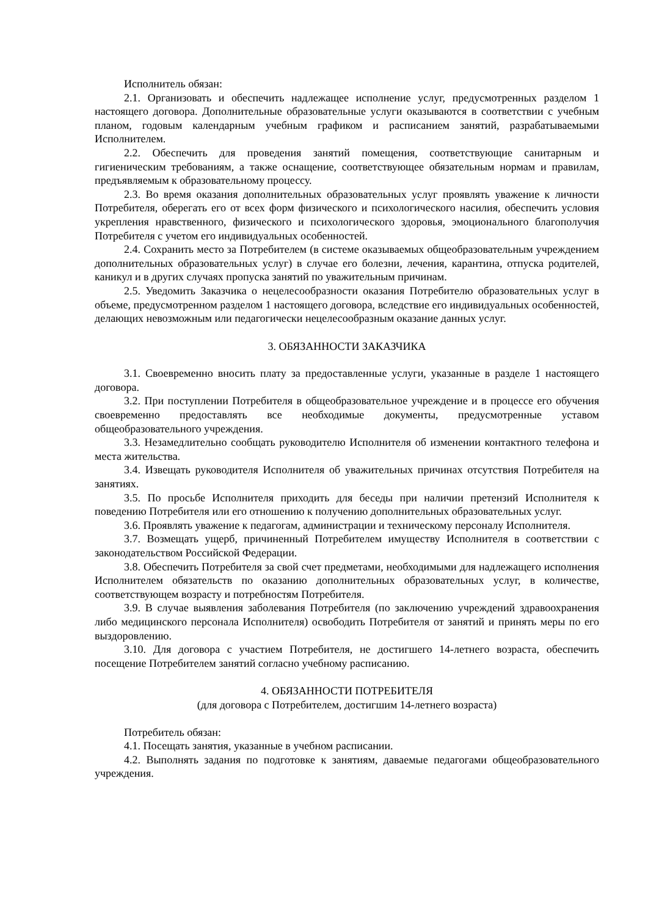Исполнитель обязан:
2.1. Организовать и обеспечить надлежащее исполнение услуг, предусмотренных разделом 1 настоящего договора. Дополнительные образовательные услуги оказываются в соответствии с учебным планом, годовым календарным учебным графиком и расписанием занятий, разрабатываемыми Исполнителем.
2.2. Обеспечить для проведения занятий помещения, соответствующие санитарным и гигиеническим требованиям, а также оснащение, соответствующее обязательным нормам и правилам, предъявляемым к образовательному процессу.
2.3. Во время оказания дополнительных образовательных услуг проявлять уважение к личности Потребителя, оберегать его от всех форм физического и психологического насилия, обеспечить условия укрепления нравственного, физического и психологического здоровья, эмоционального благополучия Потребителя с учетом его индивидуальных особенностей.
2.4. Сохранить место за Потребителем (в системе оказываемых общеобразовательным учреждением дополнительных образовательных услуг) в случае его болезни, лечения, карантина, отпуска родителей, каникул и в других случаях пропуска занятий по уважительным причинам.
2.5. Уведомить Заказчика о нецелесообразности оказания Потребителю образовательных услуг в объеме, предусмотренном разделом 1 настоящего договора, вследствие его индивидуальных особенностей, делающих невозможным или педагогически нецелесообразным оказание данных услуг.
3. ОБЯЗАННОСТИ ЗАКАЗЧИКА
3.1. Своевременно вносить плату за предоставленные услуги, указанные в разделе 1 настоящего договора.
3.2. При поступлении Потребителя в общеобразовательное учреждение и в процессе его обучения своевременно предоставлять все необходимые документы, предусмотренные уставом общеобразовательного учреждения.
3.3. Незамедлительно сообщать руководителю Исполнителя об изменении контактного телефона и места жительства.
3.4. Извещать руководителя Исполнителя об уважительных причинах отсутствия Потребителя на занятиях.
3.5. По просьбе Исполнителя приходить для беседы при наличии претензий Исполнителя к поведению Потребителя или его отношению к получению дополнительных образовательных услуг.
3.6. Проявлять уважение к педагогам, администрации и техническому персоналу Исполнителя.
3.7. Возмещать ущерб, причиненный Потребителем имуществу Исполнителя в соответствии с законодательством Российской Федерации.
3.8. Обеспечить Потребителя за свой счет предметами, необходимыми для надлежащего исполнения Исполнителем обязательств по оказанию дополнительных образовательных услуг, в количестве, соответствующем возрасту и потребностям Потребителя.
3.9. В случае выявления заболевания Потребителя (по заключению учреждений здравоохранения либо медицинского персонала Исполнителя) освободить Потребителя от занятий и принять меры по его выздоровлению.
3.10. Для договора с участием Потребителя, не достигшего 14-летнего возраста, обеспечить посещение Потребителем занятий согласно учебному расписанию.
4. ОБЯЗАННОСТИ ПОТРЕБИТЕЛЯ
(для договора с Потребителем, достигшим 14-летнего возраста)
Потребитель обязан:
4.1. Посещать занятия, указанные в учебном расписании.
4.2. Выполнять задания по подготовке к занятиям, даваемые педагогами общеобразовательного учреждения.